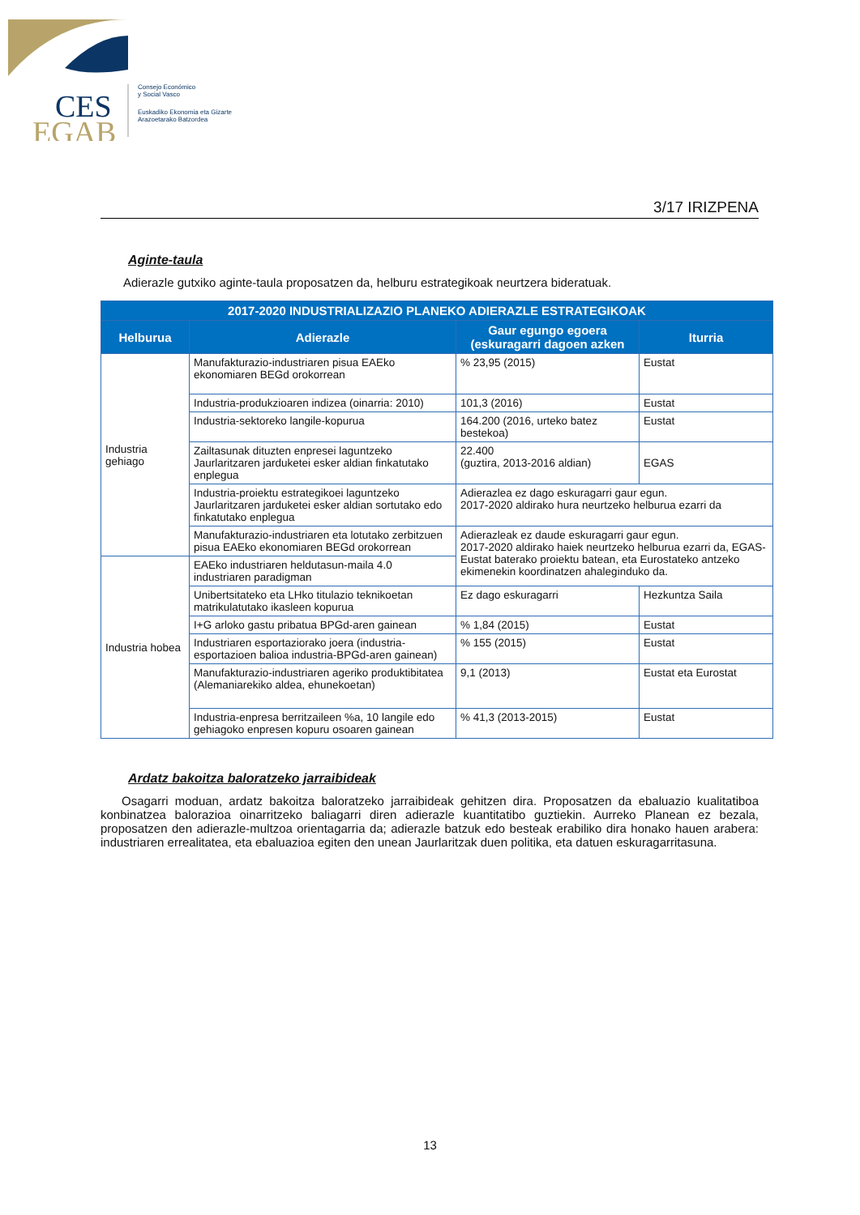CES
EGAB
Consejo Económico
y Social Vasco
Euskadiko Ekonomia eta Gizarte
Arazoetarako Batzordea
3/17 IRIZPENA
Aginte-taula
Adierazle gutxiko aginte-taula proposatzen da, helburu estrategikoak neurtzera bideratuak.
| 2017-2020 INDUSTRIALIZAZIO PLANEKO ADIERAZLE ESTRATEGIKOAK | | | |
| --- | --- | --- | --- |
| Helburua | Adierazle | Gaur egungo egoera (eskuragarri dagoen azken | Iturria |
| Industria gehiago | Manufakturazio-industriaren pisua EAEko ekonomiaren BEGd orokorrean | % 23,95 (2015) | Eustat |
| | Industria-produkzioaren indizea (oinarria: 2010) | 101,3 (2016) | Eustat |
| | Industria-sektoreko langile-kopurua | 164.200 (2016, urteko batez bestekoa) | Eustat |
| | Zailtasunak dituzten enpresei laguntzeko Jaurlaritzaren jarduketei esker aldian finkatutako enplegua | 22.400 (guztira, 2013-2016 aldian) | EGAS |
| | Industria-proiektu estrategikoei laguntzeko Jaurlaritzaren jarduketei esker aldian sortutako edo finkatutako enplegua | Adierazlea ez dago eskuragarri gaur egun. 2017-2020 aldirako hura neurtzeko helburua ezarri da | |
| | Manufakturazio-industriaren eta lotutako zerbitzuen pisua EAEko ekonomiaren BEGd orokorrean | Adierazleak ez daude eskuragarri gaur egun. 2017-2020 aldirako haiek neurtzeko helburua ezarri da, EGAS-Eustat baterako proiektu batean, eta Eurostateko antzeko ekimenekin koordinatzen ahaleginduko da. | |
| Industria hobea | EAEko industriaren heldutasun-maila 4.0 industriaren paradigman | | |
| | Unibertsitateko eta LHko titulazio teknikoetan matrikulatutako ikasleen kopurua | Ez dago eskuragarri | Hezkuntza Saila |
| | I+G arloko gastu pribatua BPGd-aren gainean | % 1,84 (2015) | Eustat |
| | Industriaren esportaziorako joera (industria-esportazioen balioa industria-BPGd-aren gainean) | % 155 (2015) | Eustat |
| | Manufakturazio-industriaren ageriko produktibitatea (Alemaniarekiko aldea, ehunekoetan) | 9,1 (2013) | Eustat eta Eurostat |
| | Industria-enpresa berritzaileen %a, 10 langile edo gehiagoko enpresen kopuru osoaren gainean | % 41,3 (2013-2015) | Eustat |
Ardatz bakoitza baloratzeko jarraibideak
Osagarri moduan, ardatz bakoitza baloratzeko jarraibideak gehitzen dira. Proposatzen da ebaluazio kualitatiboa konbinatzea balorazioa oinarritzeko baliagarri diren adierazle kuantitatibo guztiekin. Aurreko Planean ez bezala, proposatzen den adierazle-multzoa orientagarria da; adierazle batzuk edo besteak erabiliko dira honako hauen arabera: industriaren errealitatea, eta ebaluazioa egiten den unean Jaurlaritzak duen politika, eta datuen eskuragarritasuna.
13